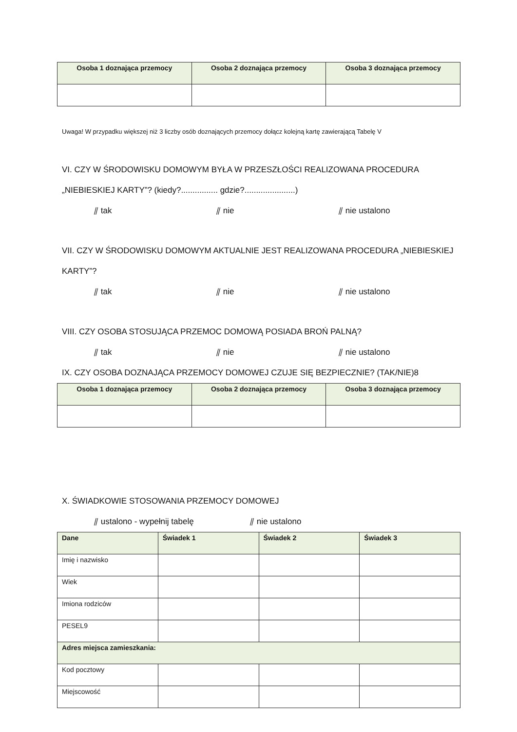| Osoba 1 doznająca przemocy | Osoba 2 doznająca przemocy | Osoba 3 doznająca przemocy |
| --- | --- | --- |
Uwaga! W przypadku większej niż 3 liczby osób doznających przemocy dołącz kolejną kartę zawierającą Tabelę V
VI. CZY W ŚRODOWISKU DOMOWYM BYŁA W PRZESZŁOŚCI REALIZOWANA PROCEDURA „NIEBIESKIEJ KARTY”? (kiedy?................ gdzie?......................)
⫽ tak ⫽ nie ⫽ nie ustalono
VII. CZY W ŚRODOWISKU DOMOWYM AKTUALNIE JEST REALIZOWANA PROCEDURA „NIEBIESKIEJ KARTY”?
⫽ tak ⫽ nie ⫽ nie ustalono
VIII. CZY OSOBA STOSUJĄCA PRZEMOC DOMOWĄ POSIADA BROŃ PALNĄ?
⫽ tak ⫽ nie ⫽ nie ustalono
IX. CZY OSOBA DOZNAJĄCA PRZEMOCY DOMOWEJ CZUJE SIĘ BEZPIECZNIE? (TAK/NIE)8
| Osoba 1 doznająca przemocy | Osoba 2 doznająca przemocy | Osoba 3 doznająca przemocy |
| --- | --- | --- |
X. ŚWIADKOWIE STOSOWANIA PRZEMOCY DOMOWEJ
⫽ ustalono - wypełnij tabelę ⫽ nie ustalono
| Dane | Świadek 1 | Świadek 2 | Świadek 3 |
| --- | --- | --- | --- |
| Imię i nazwisko | | | |
| Wiek | | | |
| Imiona rodziców | | | |
| PESEL9 | | | |
| Adres miejsca zamieszkania: | | | |
| Kod pocztowy | | | |
| Miejscowość | | | |